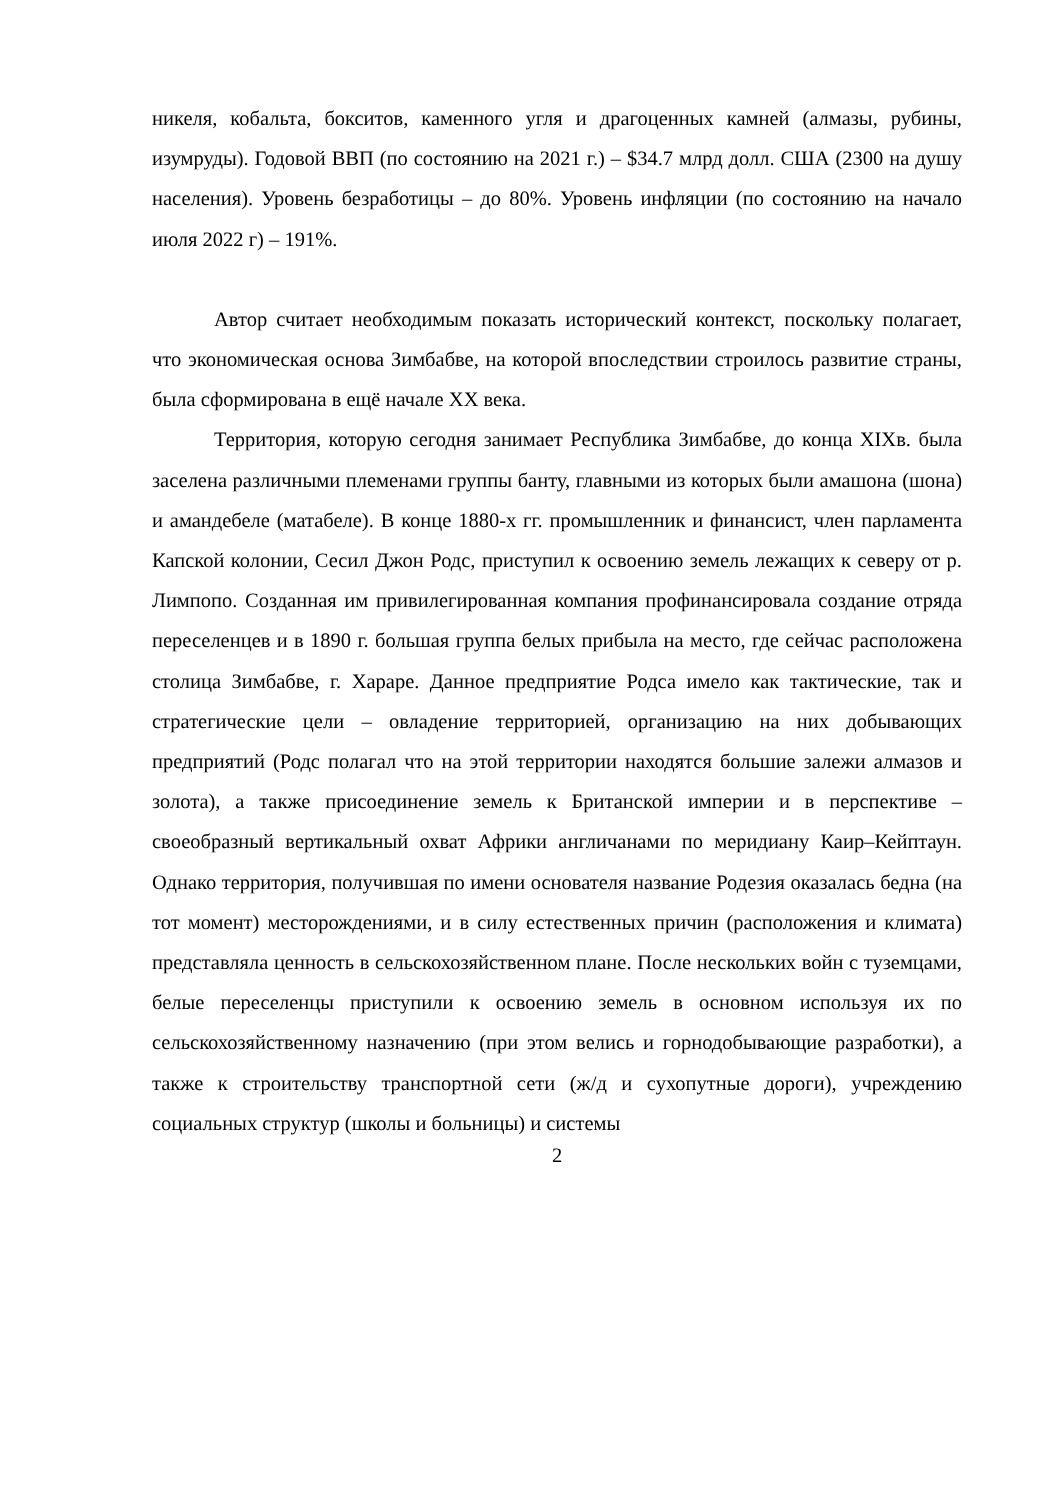никеля, кобальта, бокситов, каменного угля и драгоценных камней (алмазы, рубины, изумруды). Годовой ВВП (по состоянию на 2021 г.) – $34.7 млрд долл. США (2300 на душу населения). Уровень безработицы – до 80%. Уровень инфляции (по состоянию на начало июля 2022 г) – 191%.
Автор считает необходимым показать исторический контекст, поскольку полагает, что экономическая основа Зимбабве, на которой впоследствии строилось развитие страны, была сформирована в ещё начале XX века.
Территория, которую сегодня занимает Республика Зимбабве, до конца XIXв. была заселена различными племенами группы банту, главными из которых были амашона (шона) и амандебеле (матабеле). В конце 1880-х гг. промышленник и финансист, член парламента Капской колонии, Сесил Джон Родс, приступил к освоению земель лежащих к северу от р. Лимпопо. Созданная им привилегированная компания профинансировала создание отряда переселенцев и в 1890 г. большая группа белых прибыла на место, где сейчас расположена столица Зимбабве, г. Хараре. Данное предприятие Родса имело как тактические, так и стратегические цели – овладение территорией, организацию на них добывающих предприятий (Родс полагал что на этой территории находятся большие залежи алмазов и золота), а также присоединение земель к Британской империи и в перспективе – своеобразный вертикальный охват Африки англичанами по меридиану Каир–Кейптаун. Однако территория, получившая по имени основателя название Родезия оказалась бедна (на тот момент) месторождениями, и в силу естественных причин (расположения и климата) представляла ценность в сельскохозяйственном плане. После нескольких войн с туземцами, белые переселенцы приступили к освоению земель в основном используя их по сельскохозяйственному назначению (при этом велись и горнодобывающие разработки), а также к строительству транспортной сети (ж/д и сухопутные дороги), учреждению социальных структур (школы и больницы) и системы
2